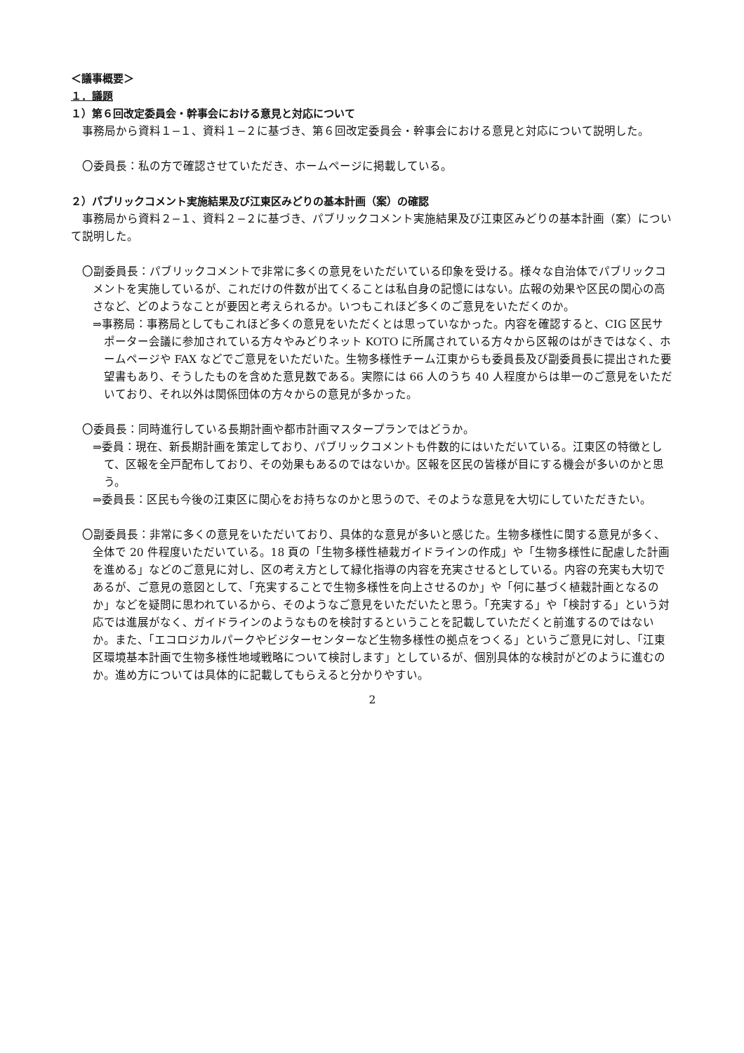＜議事概要＞
１．議題
１）第６回改定委員会・幹事会における意見と対応について
事務局から資料１−１、資料１−２に基づき、第６回改定委員会・幹事会における意見と対応について説明した。
〇委員長：私の方で確認させていただき、ホームページに掲載している。
２）パブリックコメント実施結果及び江東区みどりの基本計画（案）の確認
事務局から資料２−１、資料２−２に基づき、パブリックコメント実施結果及び江東区みどりの基本計画（案）について説明した。
〇副委員長：パブリックコメントで非常に多くの意見をいただいている印象を受ける。様々な自治体でパブリックコメントを実施しているが、これだけの件数が出てくることは私自身の記憶にはない。広報の効果や区民の関心の高さなど、どのようなことが要因と考えられるか。いつもこれほど多くのご意見をいただくのか。
⇒事務局：事務局としてもこれほど多くの意見をいただくとは思っていなかった。内容を確認すると、CIG 区民サポーター会議に参加されている方々やみどりネット KOTO に所属されている方々から区報のはがきではなく、ホームページや FAX などでご意見をいただいた。生物多様性チーム江東からも委員長及び副委員長に提出された要望書もあり、そうしたものを含めた意見数である。実際には 66 人のうち 40 人程度からは単一のご意見をいただいており、それ以外は関係団体の方々からの意見が多かった。
〇委員長：同時進行している長期計画や都市計画マスタープランではどうか。
⇒委員：現在、新長期計画を策定しており、パブリックコメントも件数的にはいただいている。江東区の特徴として、区報を全戸配布しており、その効果もあるのではないか。区報を区民の皆様が目にする機会が多いのかと思う。
⇒委員長：区民も今後の江東区に関心をお持ちなのかと思うので、そのような意見を大切にしていただきたい。
〇副委員長：非常に多くの意見をいただいており、具体的な意見が多いと感じた。生物多様性に関する意見が多く、全体で 20 件程度いただいている。18 頁の「生物多様性植栽ガイドラインの作成」や「生物多様性に配慮した計画を進める」などのご意見に対し、区の考え方として緑化指導の内容を充実させるとしている。内容の充実も大切であるが、ご意見の意図として、「充実することで生物多様性を向上させるのか」や「何に基づく植栽計画となるのか」などを疑問に思われているから、そのようなご意見をいただいたと思う。「充実する」や「検討する」という対応では進展がなく、ガイドラインのようなものを検討するということを記載していただくと前進するのではないか。また、「エコロジカルパークやビジターセンターなど生物多様性の拠点をつくる」というご意見に対し、「江東区環境基本計画で生物多様性地域戦略について検討します」としているが、個別具体的な検討がどのように進むのか。進め方については具体的に記載してもらえると分かりやすい。
2